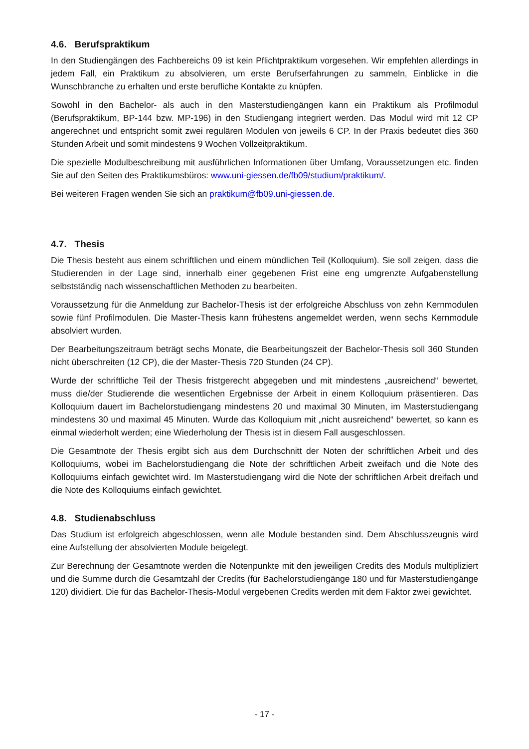4.6. Berufspraktikum
In den Studiengängen des Fachbereichs 09 ist kein Pflichtpraktikum vorgesehen. Wir empfehlen allerdings in jedem Fall, ein Praktikum zu absolvieren, um erste Berufserfahrungen zu sammeln, Einblicke in die Wunschbranche zu erhalten und erste berufliche Kontakte zu knüpfen.
Sowohl in den Bachelor- als auch in den Masterstudiengängen kann ein Praktikum als Profilmodul (Berufspraktikum, BP-144 bzw. MP-196) in den Studiengang integriert werden. Das Modul wird mit 12 CP angerechnet und entspricht somit zwei regulären Modulen von jeweils 6 CP. In der Praxis bedeutet dies 360 Stunden Arbeit und somit mindestens 9 Wochen Vollzeitpraktikum.
Die spezielle Modulbeschreibung mit ausführlichen Informationen über Umfang, Voraussetzungen etc. finden Sie auf den Seiten des Praktikumsbüros: www.uni-giessen.de/fb09/studium/praktikum/.
Bei weiteren Fragen wenden Sie sich an praktikum@fb09.uni-giessen.de.
4.7. Thesis
Die Thesis besteht aus einem schriftlichen und einem mündlichen Teil (Kolloquium). Sie soll zeigen, dass die Studierenden in der Lage sind, innerhalb einer gegebenen Frist eine eng umgrenzte Aufgabenstellung selbstständig nach wissenschaftlichen Methoden zu bearbeiten.
Voraussetzung für die Anmeldung zur Bachelor-Thesis ist der erfolgreiche Abschluss von zehn Kernmodulen sowie fünf Profilmodulen. Die Master-Thesis kann frühestens angemeldet werden, wenn sechs Kernmodule absolviert wurden.
Der Bearbeitungszeitraum beträgt sechs Monate, die Bearbeitungszeit der Bachelor-Thesis soll 360 Stunden nicht überschreiten (12 CP), die der Master-Thesis 720 Stunden (24 CP).
Wurde der schriftliche Teil der Thesis fristgerecht abgegeben und mit mindestens „ausreichend“ bewertet, muss die/der Studierende die wesentlichen Ergebnisse der Arbeit in einem Kolloquium präsentieren. Das Kolloquium dauert im Bachelorstudiengang mindestens 20 und maximal 30 Minuten, im Masterstudiengang mindestens 30 und maximal 45 Minuten. Wurde das Kolloquium mit „nicht ausreichend“ bewertet, so kann es einmal wiederholt werden; eine Wiederholung der Thesis ist in diesem Fall ausgeschlossen.
Die Gesamtnote der Thesis ergibt sich aus dem Durchschnitt der Noten der schriftlichen Arbeit und des Kolloquiums, wobei im Bachelorstudiengang die Note der schriftlichen Arbeit zweifach und die Note des Kolloquiums einfach gewichtet wird. Im Masterstudiengang wird die Note der schriftlichen Arbeit dreifach und die Note des Kolloquiums einfach gewichtet.
4.8. Studienabschluss
Das Studium ist erfolgreich abgeschlossen, wenn alle Module bestanden sind. Dem Abschlusszeugnis wird eine Aufstellung der absolvierten Module beigelegt.
Zur Berechnung der Gesamtnote werden die Notenpunkte mit den jeweiligen Credits des Moduls multipliziert und die Summe durch die Gesamtzahl der Credits (für Bachelorstudiengänge 180 und für Masterstudiengänge 120) dividiert. Die für das Bachelor-Thesis-Modul vergebenen Credits werden mit dem Faktor zwei gewichtet.
- 17 -